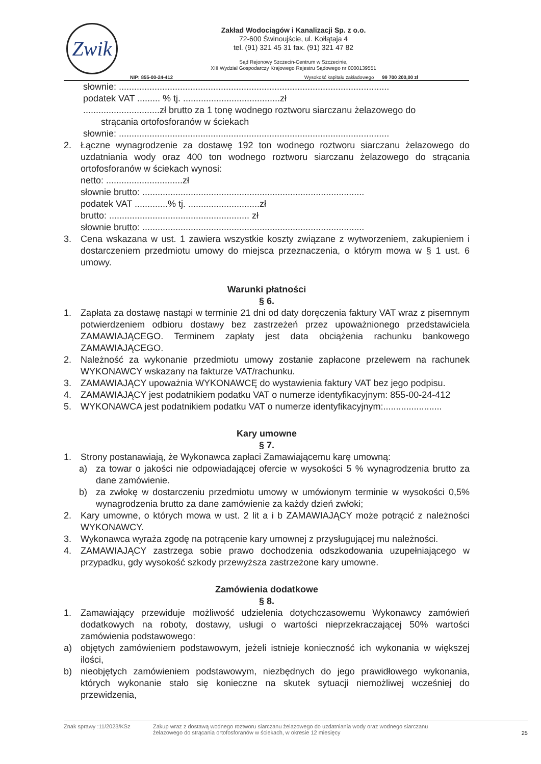Zwik
Zakład Wodociągów i Kanalizacji Sp. z o.o.
72-600 Świnoujście, ul. Kołłątaja 4
tel. (91) 321 45 31 fax. (91) 321 47 82
Sąd Rejonowy Szczecin-Centrum w Szczecinie,
XIII Wydział Gospodarczy Krajowego Rejestru Sądowego nr 0000139551
NIP: 855-00-24-412 Wysokość kapitału zakładowego 99 700 200,00 zł
słownie: ..........................................................................................................
podatek VAT ......... % tj. ......................................zł
..............................zł brutto za 1 tonę wodnego roztworu siarczanu żelazowego do
strącania ortofosforanów w ściekach
słownie: ..........................................................................................................
2. Łączne wynagrodzenie za dostawę 192 ton wodnego roztworu siarczanu żelazowego do uzdatniania wody oraz 400 ton wodnego roztworu siarczanu żelazowego do strącania ortofosforanów w ściekach wynosi:
netto: ..............................zł
słownie brutto: .......................................................................................
podatek VAT .............% tj. ............................zł
brutto: ....................................................... zł
słownie brutto: .......................................................................................
3. Cena wskazana w ust. 1 zawiera wszystkie koszty związane z wytworzeniem, zakupieniem i dostarczeniem przedmiotu umowy do miejsca przeznaczenia, o którym mowa w § 1 ust. 6 umowy.
Warunki płatności
§ 6.
1. Zapłata za dostawę nastąpi w terminie 21 dni od daty doręczenia faktury VAT wraz z pisemnym potwierdzeniem odbioru dostawy bez zastrzeżeń przez upoważnionego przedstawiciela ZAMAWIAJĄCEGO. Terminem zapłaty jest data obciążenia rachunku bankowego ZAMAWIAJĄCEGO.
2. Należność za wykonanie przedmiotu umowy zostanie zapłacone przelewem na rachunek WYKONAWCY wskazany na fakturze VAT/rachunku.
3. ZAMAWIAJĄCY upoważnia WYKONAWCĘ do wystawienia faktury VAT bez jego podpisu.
4. ZAMAWIAJĄCY jest podatnikiem podatku VAT o numerze identyfikacyjnym: 855-00-24-412
5. WYKONAWCA jest podatnikiem podatku VAT o numerze identyfikacyjnym:.......................
Kary umowne
§ 7.
1. Strony postanawiają, że Wykonawca zapłaci Zamawiającemu karę umowną:
a) za towar o jakości nie odpowiadającej ofercie w wysokości 5 % wynagrodzenia brutto za dane zamówienie.
b) za zwłokę w dostarczeniu przedmiotu umowy w umówionym terminie w wysokości 0,5% wynagrodzenia brutto za dane zamówienie za każdy dzień zwłoki;
2. Kary umowne, o których mowa w ust. 2 lit a i b ZAMAWIAJĄCY może potrącić z należności WYKONAWCY.
3. Wykonawca wyraża zgodę na potrącenie kary umownej z przysługującej mu należności.
4. ZAMAWIAJĄCY zastrzega sobie prawo dochodzenia odszkodowania uzupełniającego w przypadku, gdy wysokość szkody przewyższa zastrzeżone kary umowne.
Zamówienia dodatkowe
§ 8.
1. Zamawiający przewiduje możliwość udzielenia dotychczasowemu Wykonawcy zamówień dodatkowych na roboty, dostawy, usługi o wartości nieprzekraczającej 50% wartości zamówienia podstawowego:
a) objętych zamówieniem podstawowym, jeżeli istnieje konieczność ich wykonania w większej ilości,
b) nieobjętych zamówieniem podstawowym, niezbędnych do jego prawidłowego wykonania, których wykonanie stało się konieczne na skutek sytuacji niemożliwej wcześniej do przewidzenia,
Znak sprawy :11/2023/KSz Zakup wraz z dostawą wodnego roztworu siarczanu żelazowego do uzdatniania wody oraz wodnego siarczanu
żelazowego do strącania ortofosforanów w ściekach, w okresie 12 miesięcy 25